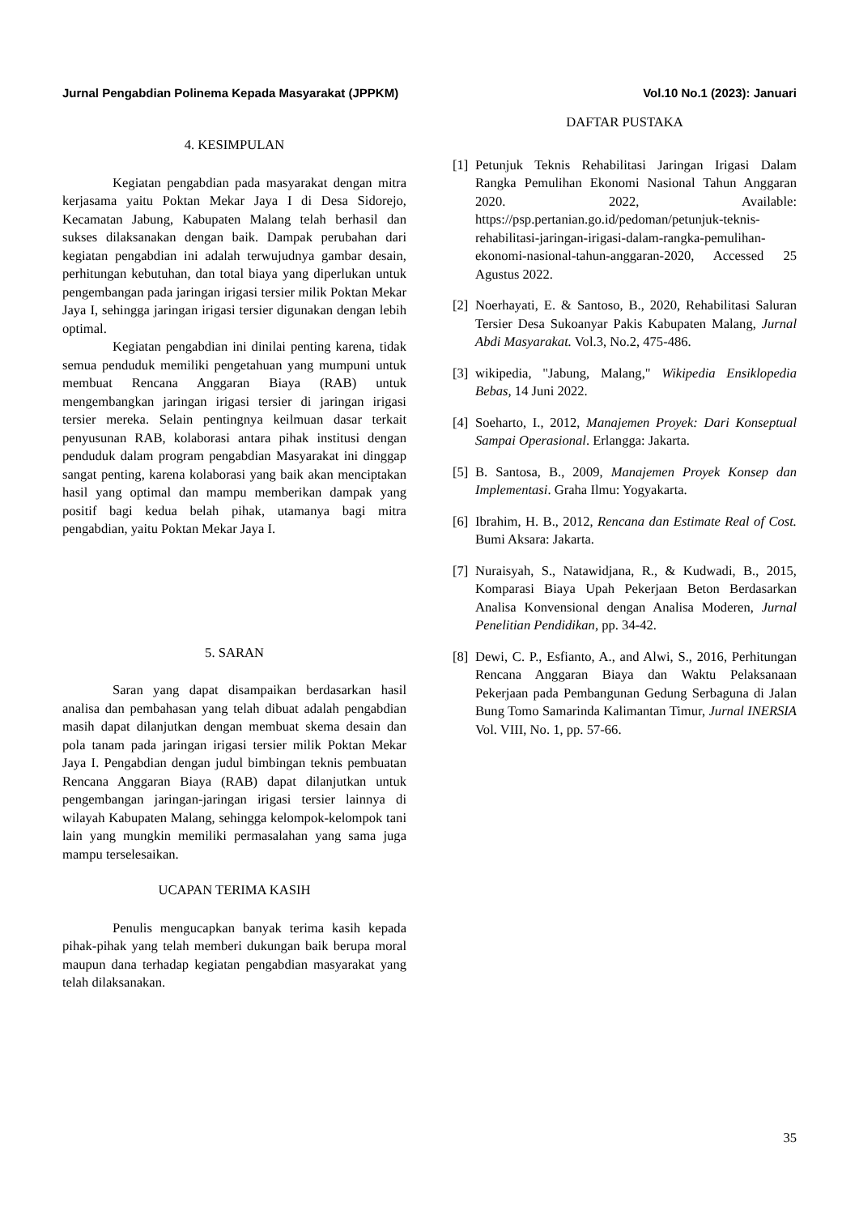Jurnal Pengabdian Polinema Kepada Masyarakat (JPPKM) Vol.10 No.1 (2023): Januari
4. KESIMPULAN
Kegiatan pengabdian pada masyarakat dengan mitra kerjasama yaitu Poktan Mekar Jaya I di Desa Sidorejo, Kecamatan Jabung, Kabupaten Malang telah berhasil dan sukses dilaksanakan dengan baik. Dampak perubahan dari kegiatan pengabdian ini adalah terwujudnya gambar desain, perhitungan kebutuhan, dan total biaya yang diperlukan untuk pengembangan pada jaringan irigasi tersier milik Poktan Mekar Jaya I, sehingga jaringan irigasi tersier digunakan dengan lebih optimal.
Kegiatan pengabdian ini dinilai penting karena, tidak semua penduduk memiliki pengetahuan yang mumpuni untuk membuat Rencana Anggaran Biaya (RAB) untuk mengembangkan jaringan irigasi tersier di jaringan irigasi tersier mereka. Selain pentingnya keilmuan dasar terkait penyusunan RAB, kolaborasi antara pihak institusi dengan penduduk dalam program pengabdian Masyarakat ini dinggap sangat penting, karena kolaborasi yang baik akan menciptakan hasil yang optimal dan mampu memberikan dampak yang positif bagi kedua belah pihak, utamanya bagi mitra pengabdian, yaitu Poktan Mekar Jaya I.
5. SARAN
Saran yang dapat disampaikan berdasarkan hasil analisa dan pembahasan yang telah dibuat adalah pengabdian masih dapat dilanjutkan dengan membuat skema desain dan pola tanam pada jaringan irigasi tersier milik Poktan Mekar Jaya I. Pengabdian dengan judul bimbingan teknis pembuatan Rencana Anggaran Biaya (RAB) dapat dilanjutkan untuk pengembangan jaringan-jaringan irigasi tersier lainnya di wilayah Kabupaten Malang, sehingga kelompok-kelompok tani lain yang mungkin memiliki permasalahan yang sama juga mampu terselesaikan.
UCAPAN TERIMA KASIH
Penulis mengucapkan banyak terima kasih kepada pihak-pihak yang telah memberi dukungan baik berupa moral maupun dana terhadap kegiatan pengabdian masyarakat yang telah dilaksanakan.
DAFTAR PUSTAKA
[1] Petunjuk Teknis Rehabilitasi Jaringan Irigasi Dalam Rangka Pemulihan Ekonomi Nasional Tahun Anggaran 2020. 2022, Available: https://psp.pertanian.go.id/pedoman/petunjuk-teknis-rehabilitasi-jaringan-irigasi-dalam-rangka-pemulihan-ekonomi-nasional-tahun-anggaran-2020, Accessed 25 Agustus 2022.
[2] Noerhayati, E. & Santoso, B., 2020, Rehabilitasi Saluran Tersier Desa Sukoanyar Pakis Kabupaten Malang, Jurnal Abdi Masyarakat. Vol.3, No.2, 475-486.
[3] wikipedia, "Jabung, Malang," Wikipedia Ensiklopedia Bebas, 14 Juni 2022.
[4] Soeharto, I., 2012, Manajemen Proyek: Dari Konseptual Sampai Operasional. Erlangga: Jakarta.
[5] B. Santosa, B., 2009, Manajemen Proyek Konsep dan Implementasi. Graha Ilmu: Yogyakarta.
[6] Ibrahim, H. B., 2012, Rencana dan Estimate Real of Cost. Bumi Aksara: Jakarta.
[7] Nuraisyah, S., Natawidjana, R., & Kudwadi, B., 2015, Komparasi Biaya Upah Pekerjaan Beton Berdasarkan Analisa Konvensional dengan Analisa Moderen, Jurnal Penelitian Pendidikan, pp. 34-42.
[8] Dewi, C. P., Esfianto, A., and Alwi, S., 2016, Perhitungan Rencana Anggaran Biaya dan Waktu Pelaksanaan Pekerjaan pada Pembangunan Gedung Serbaguna di Jalan Bung Tomo Samarinda Kalimantan Timur, Jurnal INERSIA Vol. VIII, No. 1, pp. 57-66.
35